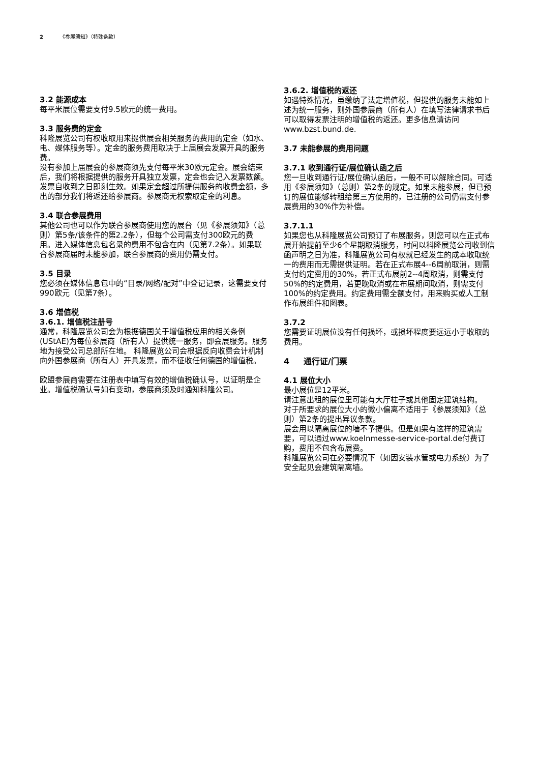2 《参展须知》（特殊条款）
3.2 能源成本
每平米展位需要支付9.5欧元的统一费用。
3.3 服务费的定金
科隆展览公司有权收取用来提供展会相关服务的费用的定金（如水、电、媒体服务等）。定金的服务费用取决于上届展会发票开具的服务费。
没有参加上届展会的参展商须先支付每平米30欧元定金。展会结束后，我们将根据提供的服务开具独立发票，定金也会记入发票数额。发票自收到之日即刻生效。如果定金超过所提供服务的收费金额，多出的部分我们将返还给参展商。参展商无权索取定金的利息。
3.4 联合参展费用
其他公司也可以作为联合参展商使用您的展台（见《参展须知》（总则）第5条/该条件的第2.2条），但每个公司需支付300欧元的费用。进入媒体信息包名录的费用不包含在内（见第7.2条）。如果联合参展商届时未能参加，联合参展商的费用仍需支付。
3.5 目录
您必须在媒体信息包中的“目录/网络/配对”中登记记录，这需要支付990欧元（见第7条）。
3.6 增值税
3.6.1. 增值税注册号
通常，科隆展览公司会为根据德国关于增值税应用的相关条例(UStAE)为每位参展商（所有人）提供统一服务，即会展服务。服务地为接受公司总部所在地。 科隆展览公司会根据反向收费会计机制向外国参展商（所有人）开具发票，而不征收任何德国的增值税。
欧盟参展商需要在注册表中填写有效的增值税确认号，以证明是企业。增值税确认号如有变动，参展商须及时通知科隆公司。
3.6.2. 增值税的返还
如遇特殊情况，虽缴纳了法定增值税，但提供的服务未能如上述为统一服务，则外国参展商（所有人）在填写法律请求书后可以取得发票注明的增值税的返还。更多信息请访问www.bzst.bund.de.
3.7 未能参展的费用问题
3.7.1 收到通行证/展位确认函之后
您一旦收到通行证/展位确认函后，一般不可以解除合同。可适用《参展须知》（总则）第2条的规定。如果未能参展，但已预订的展位能够转租给第三方使用的，已注册的公司仍需支付参展费用的30%作为补偿。
3.7.1.1
如果您也从科隆展览公司预订了布展服务，则您可以在正式布展开始提前至少6个星期取消服务，时间以科隆展览公司收到信函声明之日为准，科隆展览公司有权就已经发生的成本收取统一的费用而无需提供证明。若在正式布展4--6周前取消，则需支付约定费用的30%，若正式布展前2--4周取消，则需支付50%的约定费用，若更晚取消或在布展期间取消，则需支付100%的约定费用。约定费用需全额支付，用来购买或人工制作布展组件和图表。
3.7.2
您需要证明展位没有任何损坏，或损坏程度要远远小于收取的费用。
4 通行证/门票
4.1 展位大小
最小展位是12平米。
请注意出租的展位里可能有大厅柱子或其他固定建筑结构。
对于所要求的展位大小的微小偏离不适用于《参展须知》（总则）第2条的提出异议条款。
展会用以隔离展位的墙不予提供。但是如果有这样的建筑需要，可以通过www.koelnmesse-service-portal.de付费订购，费用不包含布展费。
科隆展览公司在必要情况下（如因安装水管或电力系统）为了安全起见会建筑隔离墙。